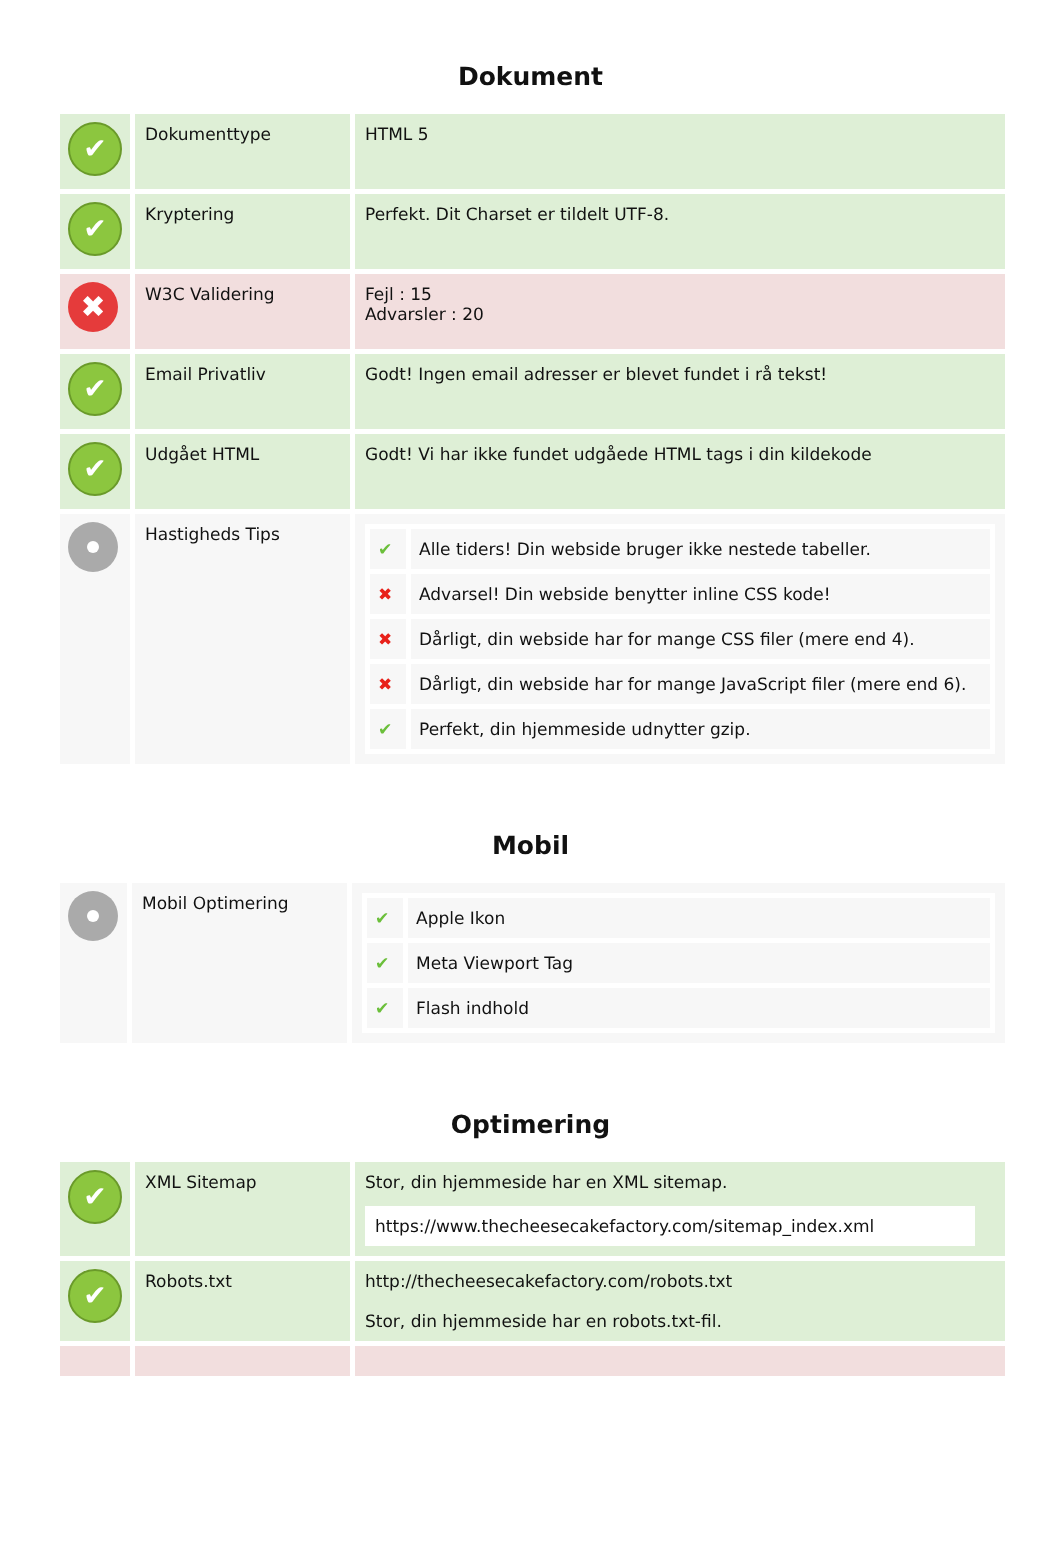Dokument
| ✔ | Dokumenttype | HTML 5 |
| ✔ | Kryptering | Perfekt. Dit Charset er tildelt UTF-8. |
| ✖ | W3C Validering | Fejl : 15 Advarsler : 20 |
| ✔ | Email Privatliv | Godt! Ingen email adresser er blevet fundet i rå tekst! |
| ✔ | Udgået HTML | Godt! Vi har ikke fundet udgåede HTML tags i din kildekode |
| | Hastigheds Tips | / ✔ / Alle tiders! Din webside bruger ikke nestede tabeller. / / ✖ / Advarsel! Din webside benytter inline CSS kode! / / ✖ / Dårligt, din webside har for mange CSS filer (mere end 4). / / ✖ / Dårligt, din webside har for mange JavaScript filer (mere end 6). / / ✔ / Perfekt, din hjemmeside udnytter gzip. / |
Mobil
| | Mobil Optimering | / ✔ / Apple Ikon / / ✔ / Meta Viewport Tag / / ✔ / Flash indhold / |
Optimering
| ✔ | XML Sitemap | Stor, din hjemmeside har en XML sitemap. https://www.thecheesecakefactory.com/sitemap_index.xml |
| ✔ | Robots.txt | http://thecheesecakefactory.com/robots.txt Stor, din hjemmeside har en robots.txt-fil. |